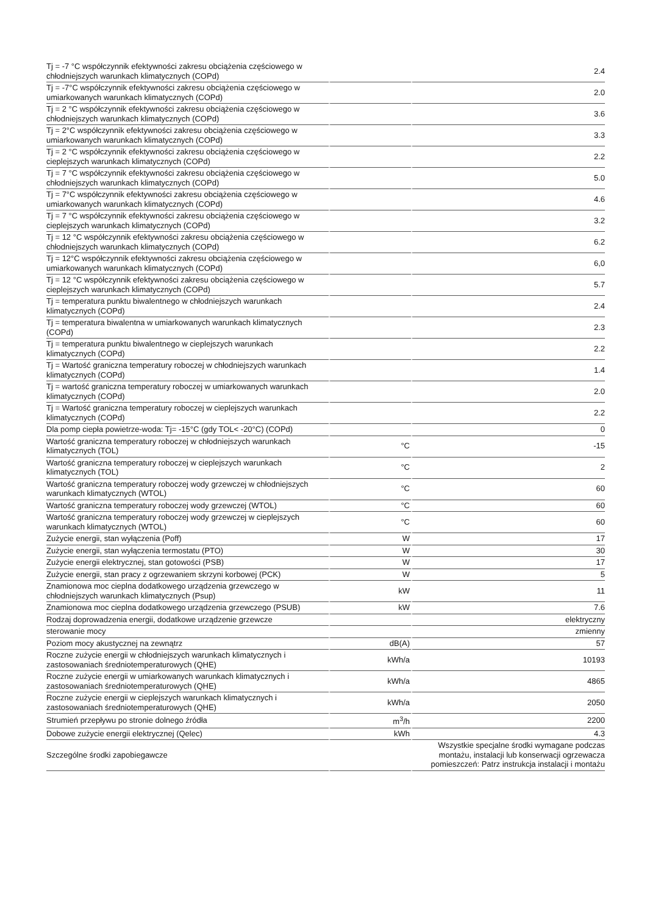| Tj = -7 °C współczynnik efektywności zakresu obciążenia częściowego w chłodniejszych warunkach klimatycznych (COPd) | | 2.4 |
| Tj = -7°C współczynnik efektywności zakresu obciążenia częściowego w umiarkowanych warunkach klimatycznych (COPd) | | 2.0 |
| Tj = 2 °C współczynnik efektywności zakresu obciążenia częściowego w chłodniejszych warunkach klimatycznych (COPd) | | 3.6 |
| Tj = 2°C współczynnik efektywności zakresu obciążenia częściowego w umiarkowanych warunkach klimatycznych (COPd) | | 3.3 |
| Tj = 2 °C współczynnik efektywności zakresu obciążenia częściowego w cieplejszych warunkach klimatycznych (COPd) | | 2.2 |
| Tj = 7 °C współczynnik efektywności zakresu obciążenia częściowego w chłodniejszych warunkach klimatycznych (COPd) | | 5.0 |
| Tj = 7°C współczynnik efektywności zakresu obciążenia częściowego w umiarkowanych warunkach klimatycznych (COPd) | | 4.6 |
| Tj = 7 °C współczynnik efektywności zakresu obciążenia częściowego w cieplejszych warunkach klimatycznych (COPd) | | 3.2 |
| Tj = 12 °C współczynnik efektywności zakresu obciążenia częściowego w chłodniejszych warunkach klimatycznych (COPd) | | 6.2 |
| Tj = 12°C współczynnik efektywności zakresu obciążenia częściowego w umiarkowanych warunkach klimatycznych (COPd) | | 6,0 |
| Tj = 12 °C współczynnik efektywności zakresu obciążenia częściowego w cieplejszych warunkach klimatycznych (COPd) | | 5.7 |
| Tj = temperatura punktu biwalentnego w chłodniejszych warunkach klimatycznych (COPd) | | 2.4 |
| Tj = temperatura biwalentna w umiarkowanych warunkach klimatycznych (COPd) | | 2.3 |
| Tj = temperatura punktu biwalentnego w cieplejszych warunkach klimatycznych (COPd) | | 2.2 |
| Tj = Wartość graniczna temperatury roboczej w chłodniejszych warunkach klimatycznych (COPd) | | 1.4 |
| Tj = wartość graniczna temperatury roboczej w umiarkowanych warunkach klimatycznych (COPd) | | 2.0 |
| Tj = Wartość graniczna temperatury roboczej w cieplejszych warunkach klimatycznych (COPd) | | 2.2 |
| Dla pomp ciepła powietrze-woda: Tj= -15°C (gdy TOL< -20°C) (COPd) | | 0 |
| Wartość graniczna temperatury roboczej w chłodniejszych warunkach klimatycznych (TOL) | °C | -15 |
| Wartość graniczna temperatury roboczej w cieplejszych warunkach klimatycznych (TOL) | °C | 2 |
| Wartość graniczna temperatury roboczej wody grzewczej w chłodniejszych warunkach klimatycznych (WTOL) | °C | 60 |
| Wartość graniczna temperatury roboczej wody grzewczej (WTOL) | °C | 60 |
| Wartość graniczna temperatury roboczej wody grzewczej w cieplejszych warunkach klimatycznych (WTOL) | °C | 60 |
| Zużycie energii, stan wyłączenia (Poff) | W | 17 |
| Zużycie energii, stan wyłączenia termostatu (PTO) | W | 30 |
| Zużycie energii elektrycznej, stan gotowości (PSB) | W | 17 |
| Zużycie energii, stan pracy z ogrzewaniem skrzyni korbowej (PCK) | W | 5 |
| Znamionowa moc cieplna dodatkowego urządzenia grzewczego w chłodniejszych warunkach klimatycznych (Psup) | kW | 11 |
| Znamionowa moc cieplna dodatkowego urządzenia grzewczego (PSUB) | kW | 7.6 |
| Rodzaj doprowadzenia energii, dodatkowe urządzenie grzewcze | | elektryczny |
| sterowanie mocy | | zmienny |
| Poziom mocy akustycznej na zewnątrz | dB(A) | 57 |
| Roczne zużycie energii w chłodniejszych warunkach klimatycznych i zastosowaniach średniotemperaturowych (QHE) | kWh/a | 10193 |
| Roczne zużycie energii w umiarkowanych warunkach klimatycznych i zastosowaniach średniotemperaturowych (QHE) | kWh/a | 4865 |
| Roczne zużycie energii w cieplejszych warunkach klimatycznych i zastosowaniach średniotemperaturowych (QHE) | kWh/a | 2050 |
| Strumień przepływu po stronie dolnego źródła | m<sup>3</sup>/h | 2200 |
| Dobowe zużycie energii elektrycznej (Qelec) | kWh | 4.3 |
| Szczególne środki zapobiegawcze | | Wszystkie specjalne środki wymagane podczas montażu, instalacji lub konserwacji ogrzewacza pomieszczeń: Patrz instrukcja instalacji i montażu |